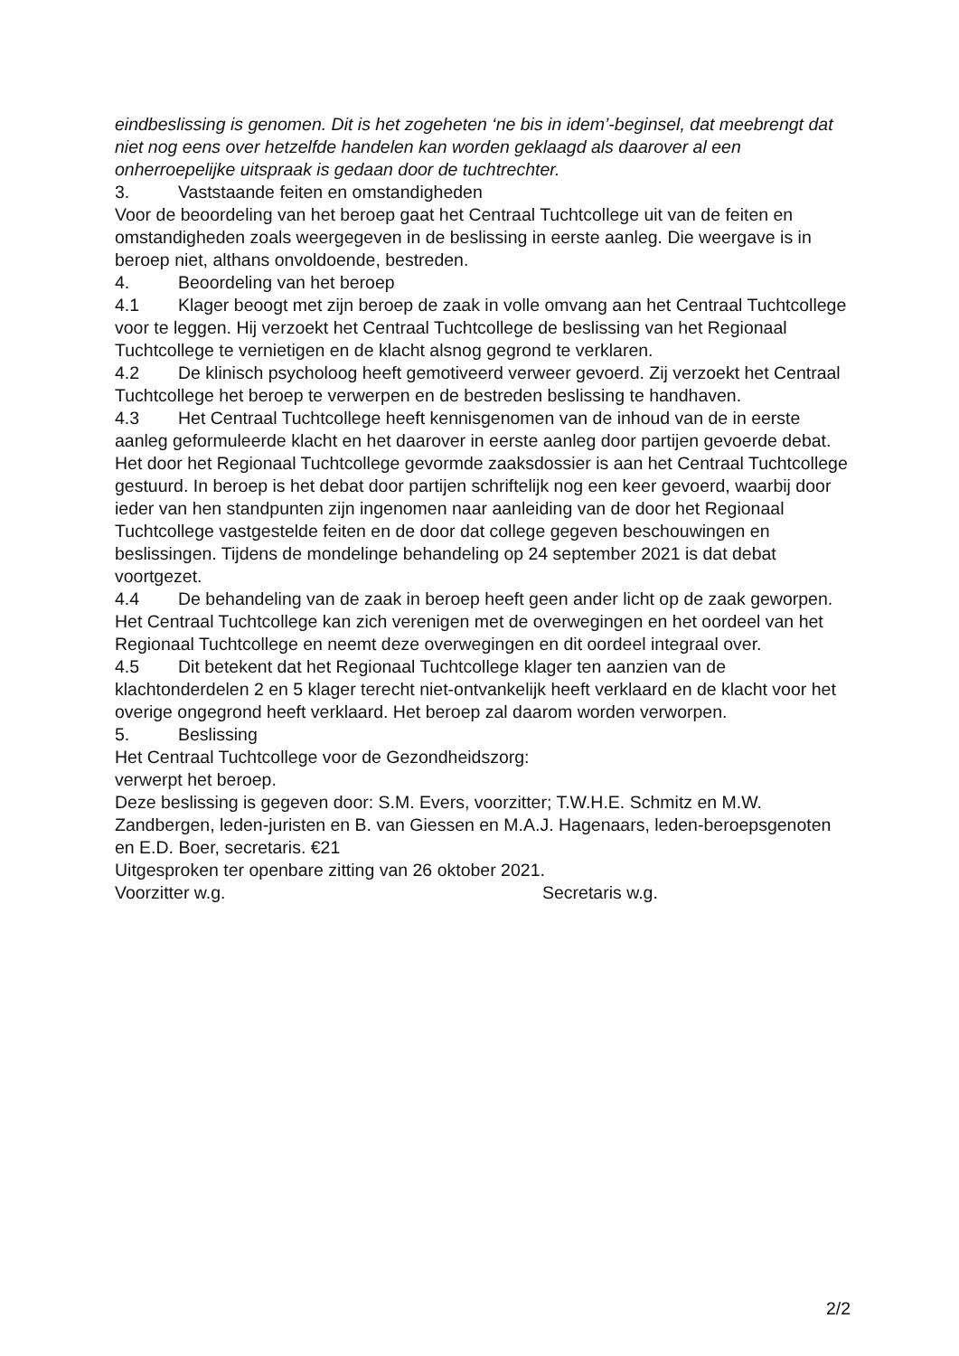eindbeslissing is genomen. Dit is het zogeheten ‘ne bis in idem’-beginsel, dat meebrengt dat niet nog eens over hetzelfde handelen kan worden geklaagd als daarover al een onherroepelijke uitspraak is gedaan door de tuchtrechter.
3. Vaststaande feiten en omstandigheden
Voor de beoordeling van het beroep gaat het Centraal Tuchtcollege uit van de feiten en omstandigheden zoals weergegeven in de beslissing in eerste aanleg. Die weergave is in beroep niet, althans onvoldoende, bestreden.
4. Beoordeling van het beroep
4.1 Klager beoogt met zijn beroep de zaak in volle omvang aan het Centraal Tuchtcollege voor te leggen. Hij verzoekt het Centraal Tuchtcollege de beslissing van het Regionaal Tuchtcollege te vernietigen en de klacht alsnog gegrond te verklaren.
4.2 De klinisch psycholoog heeft gemotiveerd verweer gevoerd. Zij verzoekt het Centraal Tuchtcollege het beroep te verwerpen en de bestreden beslissing te handhaven.
4.3 Het Centraal Tuchtcollege heeft kennisgenomen van de inhoud van de in eerste aanleg geformuleerde klacht en het daarover in eerste aanleg door partijen gevoerde debat. Het door het Regionaal Tuchtcollege gevormde zaaksdossier is aan het Centraal Tuchtcollege gestuurd. In beroep is het debat door partijen schriftelijk nog een keer gevoerd, waarbij door ieder van hen standpunten zijn ingenomen naar aanleiding van de door het Regionaal Tuchtcollege vastgestelde feiten en de door dat college gegeven beschouwingen en beslissingen. Tijdens de mondelinge behandeling op 24 september 2021 is dat debat voortgezet.
4.4 De behandeling van de zaak in beroep heeft geen ander licht op de zaak geworpen. Het Centraal Tuchtcollege kan zich verenigen met de overwegingen en het oordeel van het Regionaal Tuchtcollege en neemt deze overwegingen en dit oordeel integraal over.
4.5 Dit betekent dat het Regionaal Tuchtcollege klager ten aanzien van de klachtonderdelen 2 en 5 klager terecht niet-ontvankelijk heeft verklaard en de klacht voor het overige ongegrond heeft verklaard. Het beroep zal daarom worden verworpen.
5. Beslissing
Het Centraal Tuchtcollege voor de Gezondheidszorg:
verwerpt het beroep.
Deze beslissing is gegeven door: S.M. Evers, voorzitter; T.W.H.E. Schmitz en M.W. Zandbergen, leden-juristen en B. van Giessen en M.A.J. Hagenaars, leden-beroepsgenoten en E.D. Boer, secretaris. €21
Uitgesproken ter openbare zitting van 26 oktober 2021.
Voorzitter w.g. Secretaris w.g.
2/2